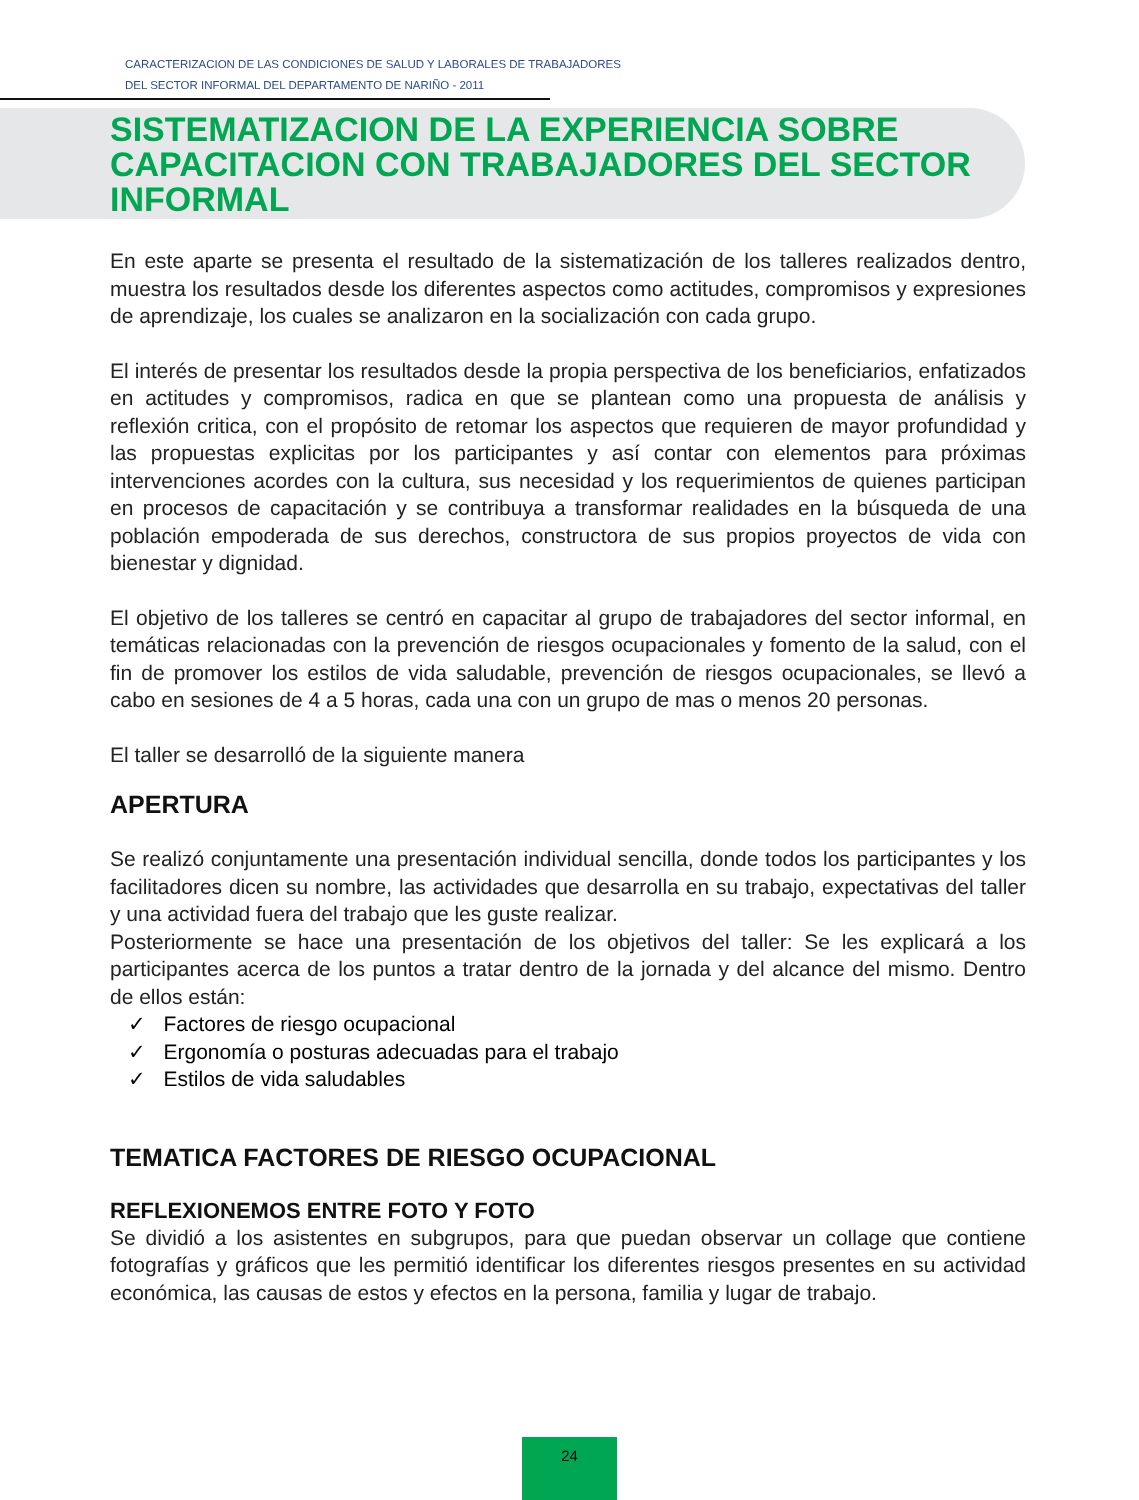CARACTERIZACION DE LAS CONDICIONES DE SALUD Y LABORALES DE TRABAJADORES
DEL SECTOR INFORMAL DEL DEPARTAMENTO DE NARIÑO - 2011
SISTEMATIZACION DE LA EXPERIENCIA SOBRE CAPACITACION CON TRABAJADORES DEL SECTOR INFORMAL
En este aparte se presenta el resultado de la sistematización de los talleres realizados dentro, muestra los resultados desde los diferentes aspectos como actitudes, compromisos y expresiones de aprendizaje, los cuales se analizaron en la socialización con cada grupo.
El interés de presentar los resultados desde la propia perspectiva de los beneficiarios, enfatizados en actitudes y compromisos, radica en que se plantean como una propuesta de análisis y reflexión critica, con el propósito de retomar los aspectos que requieren de mayor profundidad y las propuestas explicitas por los participantes y así contar con elementos para próximas intervenciones acordes con la cultura, sus necesidad y los requerimientos de quienes participan en procesos de capacitación y se contribuya a transformar realidades en la búsqueda de una población empoderada de sus derechos, constructora de sus propios proyectos de vida con bienestar y dignidad.
El objetivo de los talleres se centró en capacitar al grupo de trabajadores del sector informal, en temáticas relacionadas con la prevención de riesgos ocupacionales y fomento de la salud, con el fin de promover los estilos de vida saludable, prevención de riesgos ocupacionales, se llevó a cabo en sesiones de 4 a 5 horas, cada una con un grupo de mas o menos 20 personas.
El taller se desarrolló de la siguiente manera
APERTURA
Se realizó conjuntamente una presentación individual sencilla, donde todos los participantes y los facilitadores dicen su nombre, las actividades que desarrolla en su trabajo, expectativas del taller y una actividad fuera del trabajo que les guste realizar.
Posteriormente se hace una presentación de los objetivos del taller: Se les explicará a los participantes acerca de los puntos a tratar dentro de la jornada y del alcance del mismo. Dentro de ellos están:
✓ Factores de riesgo ocupacional
✓ Ergonomía o posturas adecuadas para el trabajo
✓ Estilos de vida saludables
TEMATICA FACTORES DE RIESGO OCUPACIONAL
REFLEXIONEMOS ENTRE FOTO Y FOTO
Se dividió a los asistentes en subgrupos, para que puedan observar un collage que contiene fotografías y gráficos que les permitió identificar los diferentes riesgos presentes en su actividad económica, las causas de estos y efectos en la persona, familia y lugar de trabajo.
24